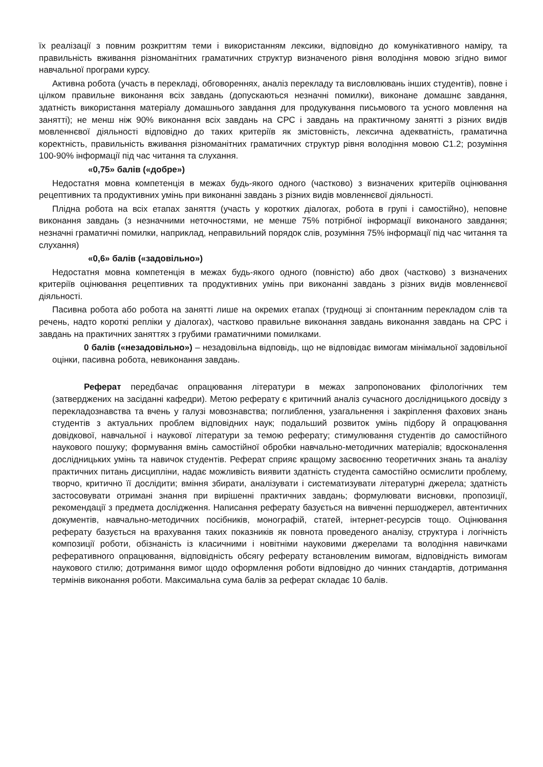їх реалізації з повним розкриттям теми і використанням лексики, відповідно до комунікативного наміру, та правильність вживання різноманітних граматичних структур визначеного рівня володіння мовою згідно вимог навчальної програми курсу.
Активна робота (участь в перекладі, обговореннях, аналіз перекладу та висловлювань інших студентів), повне і цілком правильне виконання всіх завдань (допускаються незначні помилки), виконане домашнє завдання, здатність використання матеріалу домашнього завдання для продукування письмового та усного мовлення на занятті); не менш ніж 90% виконання всіх завдань на СРС і завдань на практичному занятті з різних видів мовленнєвої діяльності відповідно до таких критеріїв як змістовність, лексична адекватність, граматична коректність, правильність вживання різноманітних граматичних структур рівня володіння мовою С1.2; розуміння 100-90% інформації під час читання та слухання.
«0,75» балів («добре»)
Недостатня мовна компетенція в межах будь-якого одного (частково) з визначених критеріїв оцінювання рецептивних та продуктивних умінь при виконанні завдань з різних видів мовленнєвої діяльності.
Плідна робота на всіх етапах заняття (участь у коротких діалогах, робота в групі і самостійно), неповне виконання завдань (з незначними неточностями, не менше 75% потрібної інформації виконаного завдання; незначні граматичні помилки, наприклад, неправильний порядок слів, розуміння 75% інформації під час читання та слухання)
«0,6» балів («задовільно»)
Недостатня мовна компетенція в межах будь-якого одного (повністю) або двох (частково) з визначених критеріїв оцінювання рецептивних та продуктивних умінь при виконанні завдань з різних видів мовленнєвої діяльності.
Пасивна робота або робота на занятті лише на окремих етапах (труднощі зі спонтанним перекладом слів та речень, надто короткі репліки у діалогах), частково правильне виконання завдань виконання завдань на СРС і завдань на практичних заняттях з грубими граматичними помилками.
0 балів («незадовільно») – незадовільна відповідь, що не відповідає вимогам мінімальної задовільної оцінки, пасивна робота, невиконання завдань.
Реферат передбачає опрацювання літератури в межах запропонованих філологічних тем (затверджених на засіданні кафедри). Метою реферату є критичний аналіз сучасного дослідницького досвіду з перекладознавства та вчень у галузі мовознавства; поглиблення, узагальнення і закріплення фахових знань студентів з актуальних проблем відповідних наук; подальший розвиток умінь підбору й опрацювання довідкової, навчальної і наукової літератури за темою реферату; стимулювання студентів до самостійного наукового пошуку; формування вмінь самостійної обробки навчально-методичних матеріалів; вдосконалення дослідницьких умінь та навичок студентів. Реферат сприяє кращому засвоєнню теоретичних знань та аналізу практичних питань дисципліни, надає можливість виявити здатність студента самостійно осмислити проблему, творчо, критично її дослідити; вміння збирати, аналізувати і систематизувати літературні джерела; здатність застосовувати отримані знання при вирішенні практичних завдань; формулювати висновки, пропозиції, рекомендації з предмета дослідження. Написання реферату базується на вивченні першоджерел, автентичних документів, навчально-методичних посібників, монографій, статей, інтернет-ресурсів тощо. Оцінювання реферату базується на врахування таких показників як повнота проведеного аналізу, структура і логічність композиції роботи, обізнаність із класичними і новітніми науковими джерелами та володіння навичками реферативного опрацювання, відповідність обсягу реферату встановленим вимогам, відповідність вимогам наукового стилю; дотримання вимог щодо оформлення роботи відповідно до чинних стандартів, дотримання термінів виконання роботи. Максимальна сума балів за реферат складає 10 балів.